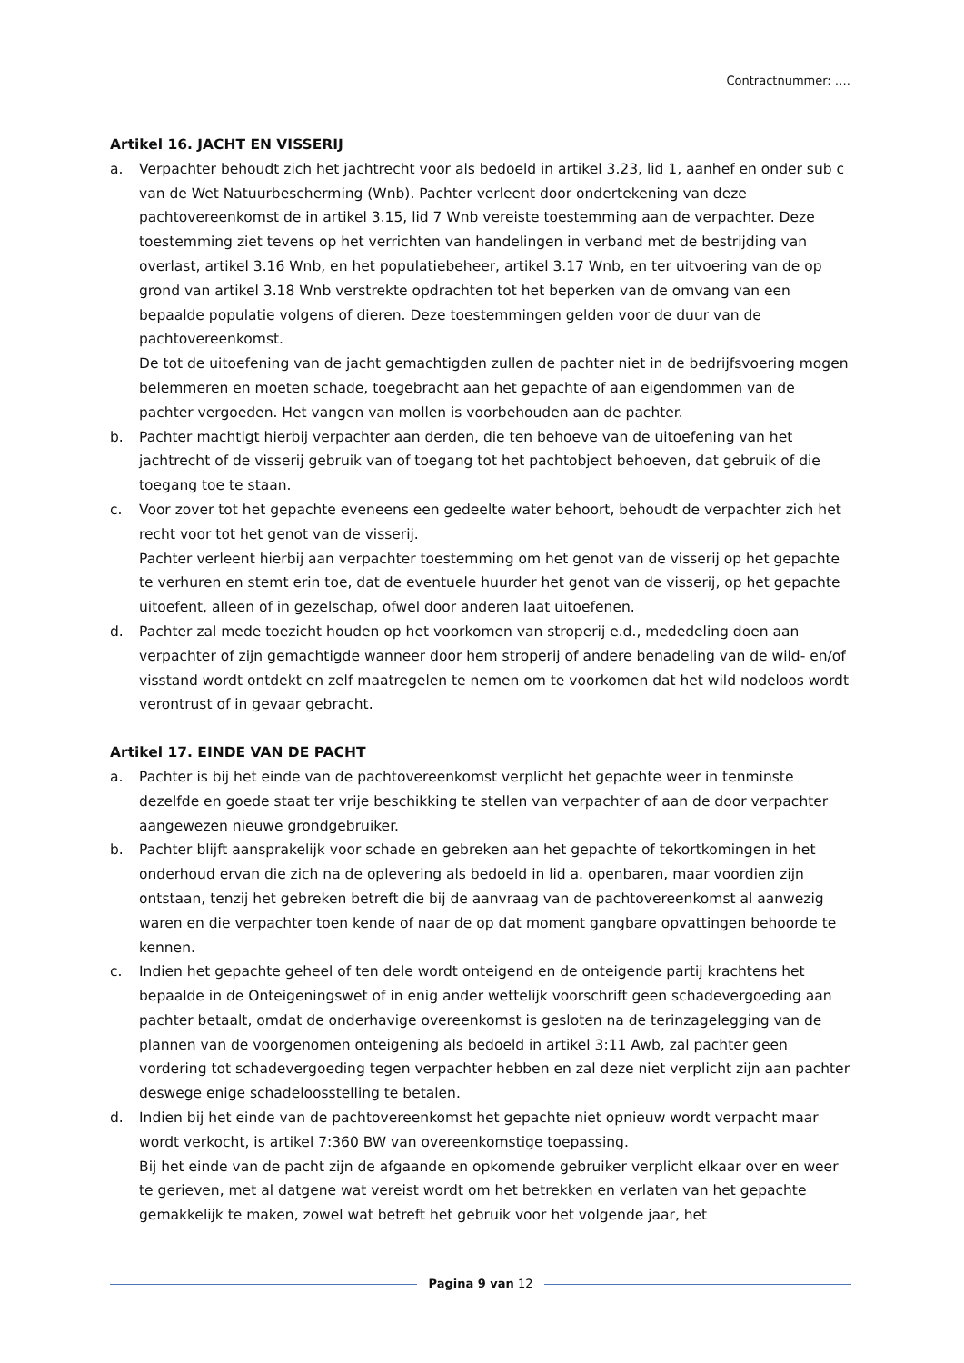Contractnummer: ….
Artikel 16. JACHT EN VISSERIJ
a. Verpachter behoudt zich het jachtrecht voor als bedoeld in artikel 3.23, lid 1, aanhef en onder sub c van de Wet Natuurbescherming (Wnb). Pachter verleent door ondertekening van deze pachtovereenkomst de in artikel 3.15, lid 7 Wnb vereiste toestemming aan de verpachter. Deze toestemming ziet tevens op het verrichten van handelingen in verband met de bestrijding van overlast, artikel 3.16 Wnb, en het populatiebeheer, artikel 3.17 Wnb, en ter uitvoering van de op grond van artikel 3.18 Wnb verstrekte opdrachten tot het beperken van de omvang van een bepaalde populatie volgens of dieren. Deze toestemmingen gelden voor de duur van de pachtovereenkomst.
De tot de uitoefening van de jacht gemachtigden zullen de pachter niet in de bedrijfsvoering mogen belemmeren en moeten schade, toegebracht aan het gepachte of aan eigendommen van de pachter vergoeden. Het vangen van mollen is voorbehouden aan de pachter.
b. Pachter machtigt hierbij verpachter aan derden, die ten behoeve van de uitoefening van het jachtrecht of de visserij gebruik van of toegang tot het pachtobject behoeven, dat gebruik of die toegang toe te staan.
c. Voor zover tot het gepachte eveneens een gedeelte water behoort, behoudt de verpachter zich het recht voor tot het genot van de visserij.
Pachter verleent hierbij aan verpachter toestemming om het genot van de visserij op het gepachte te verhuren en stemt erin toe, dat de eventuele huurder het genot van de visserij, op het gepachte uitoefent, alleen of in gezelschap, ofwel door anderen laat uitoefenen.
d. Pachter zal mede toezicht houden op het voorkomen van stroperij e.d., mededeling doen aan verpachter of zijn gemachtigde wanneer door hem stroperij of andere benadeling van de wild- en/of visstand wordt ontdekt en zelf maatregelen te nemen om te voorkomen dat het wild nodeloos wordt verontrust of in gevaar gebracht.
Artikel 17. EINDE VAN DE PACHT
a. Pachter is bij het einde van de pachtovereenkomst verplicht het gepachte weer in tenminste dezelfde en goede staat ter vrije beschikking te stellen van verpachter of aan de door verpachter aangewezen nieuwe grondgebruiker.
b. Pachter blijft aansprakelijk voor schade en gebreken aan het gepachte of tekortkomingen in het onderhoud ervan die zich na de oplevering als bedoeld in lid a. openbaren, maar voordien zijn ontstaan, tenzij het gebreken betreft die bij de aanvraag van de pachtovereenkomst al aanwezig waren en die verpachter toen kende of naar de op dat moment gangbare opvattingen behoorde te kennen.
c. Indien het gepachte geheel of ten dele wordt onteigend en de onteigende partij krachtens het bepaalde in de Onteigeningswet of in enig ander wettelijk voorschrift geen schadevergoeding aan pachter betaalt, omdat de onderhavige overeenkomst is gesloten na de terinzagelegging van de plannen van de voorgenomen onteigening als bedoeld in artikel 3:11 Awb, zal pachter geen vordering tot schadevergoeding tegen verpachter hebben en zal deze niet verplicht zijn aan pachter deswege enige schadeloosstelling te betalen.
d. Indien bij het einde van de pachtovereenkomst het gepachte niet opnieuw wordt verpacht maar wordt verkocht, is artikel 7:360 BW van overeenkomstige toepassing.
Bij het einde van de pacht zijn de afgaande en opkomende gebruiker verplicht elkaar over en weer te gerieven, met al datgene wat vereist wordt om het betrekken en verlaten van het gepachte gemakkelijk te maken, zowel wat betreft het gebruik voor het volgende jaar, het
Pagina 9 van 12